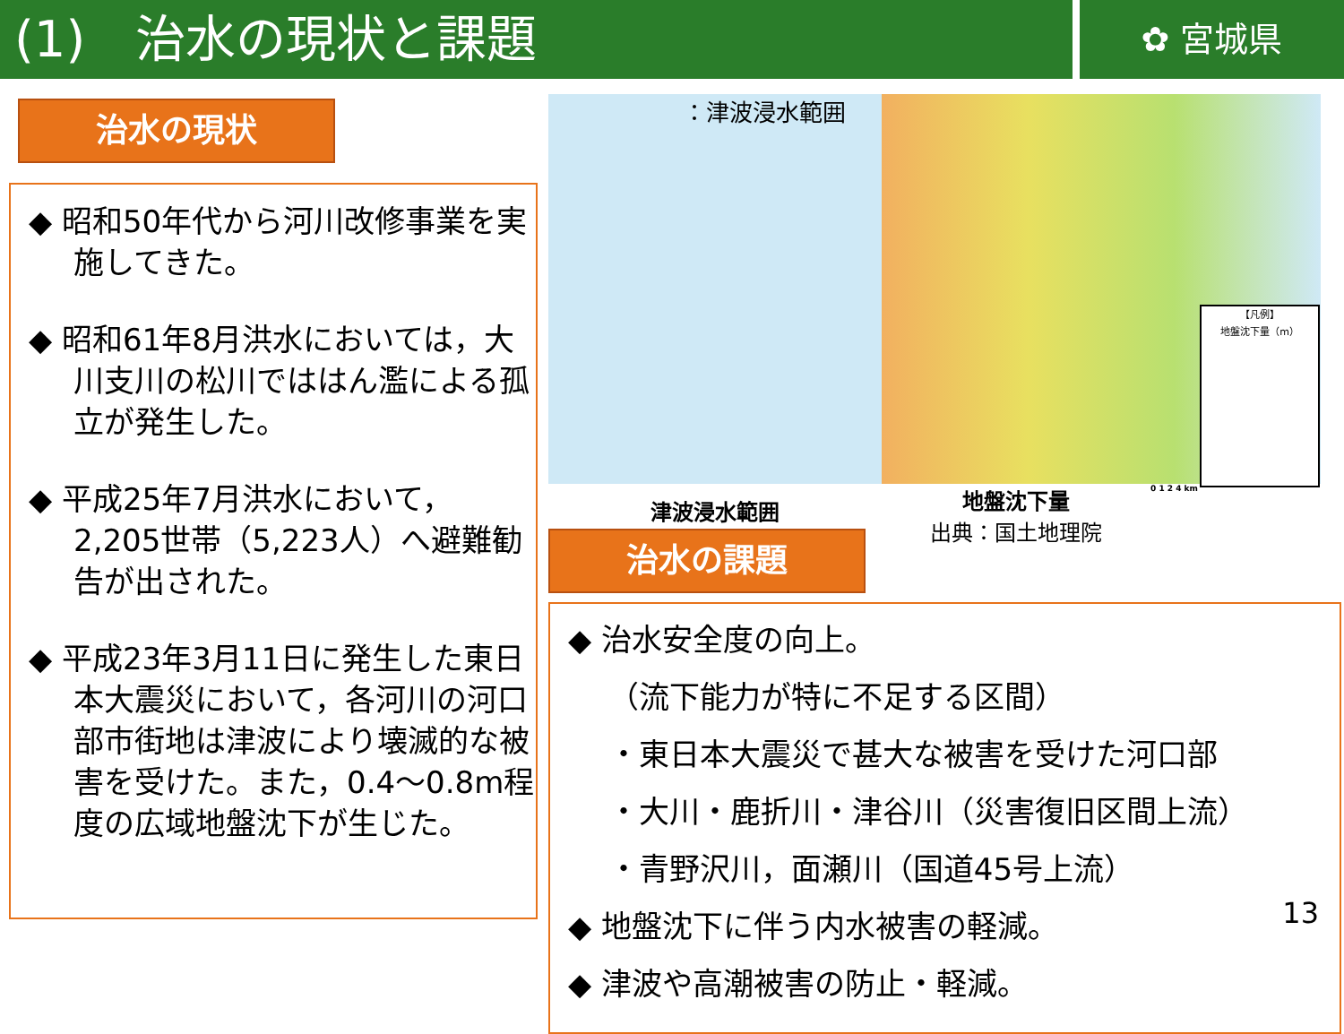(1)　治水の現状と課題
✿ 宮城県
治水の現状
◆ 昭和50年代から河川改修事業を実施してきた。
◆ 昭和61年8月洪水においては，大川支川の松川でははん濫による孤立が発生した。
◆ 平成25年7月洪水において，2,205世帯（5,223人）へ避難勧告が出された。
◆ 平成23年3月11日に発生した東日本大震災において，各河川の河口部市街地は津波により壊滅的な被害を受けた。また，0.4～0.8m程度の広域地盤沈下が生じた。
：津波浸水範囲
【凡例】
地盤沈下量（m）
津波浸水範囲
地盤沈下量
出典：国土地理院
0 1 2 4 km
治水の課題
◆ 治水安全度の向上。
　 （流下能力が特に不足する区間）
　 ・東日本大震災で甚大な被害を受けた河口部
　 ・大川・鹿折川・津谷川（災害復旧区間上流）
　 ・青野沢川，面瀬川（国道45号上流）
◆ 地盤沈下に伴う内水被害の軽減。
◆ 津波や高潮被害の防止・軽減。
13